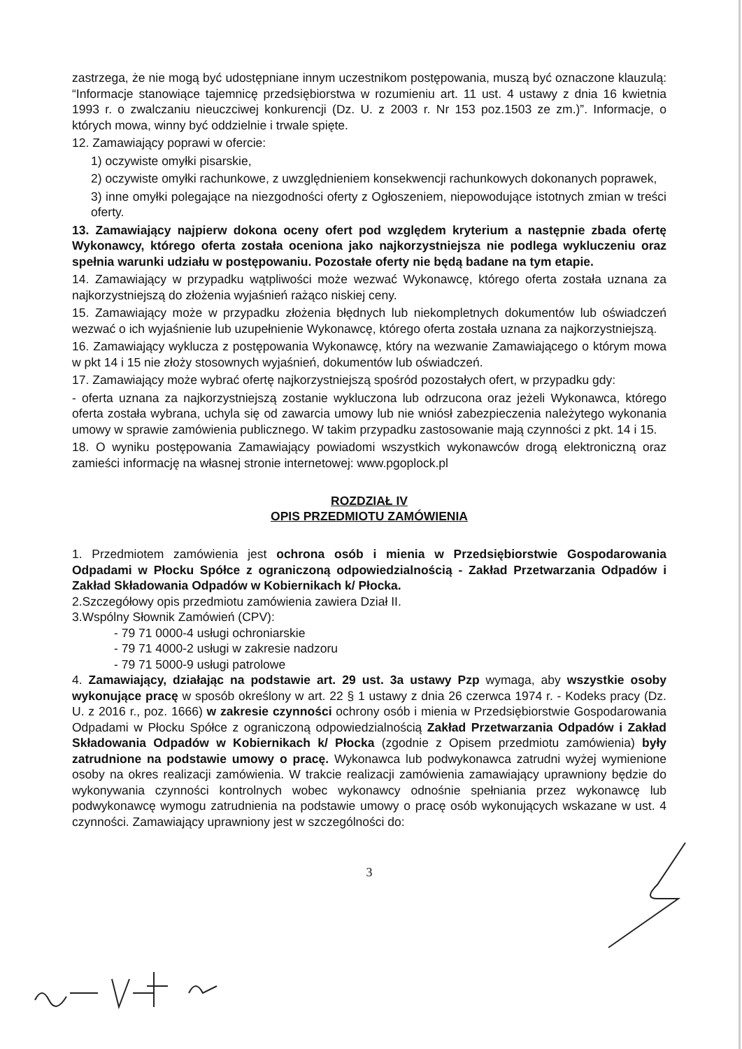zastrzega, że nie mogą być udostępniane innym uczestnikom postępowania, muszą być oznaczone klauzulą: “Informacje stanowiące tajemnicę przedsiębiorstwa w rozumieniu art. 11 ust. 4 ustawy z dnia 16 kwietnia 1993 r. o zwalczaniu nieuczciwej konkurencji (Dz. U. z 2003 r. Nr 153 poz.1503 ze zm.)”. Informacje, o których mowa, winny być oddzielnie i trwale spięte.
12. Zamawiający poprawi w ofercie:
1) oczywiste omyłki pisarskie,
2) oczywiste omyłki rachunkowe, z uwzględnieniem konsekwencji rachunkowych dokonanych poprawek,
3) inne omyłki polegające na niezgodności oferty z Ogłoszeniem, niepowodujące istotnych zmian w treści oferty.
13. Zamawiający najpierw dokona oceny ofert pod względem kryterium a następnie zbada ofertę Wykonawcy, którego oferta została oceniona jako najkorzystniejsza nie podlega wykluczeniu oraz spełnia warunki udziału w postępowaniu. Pozostałe oferty nie będą badane na tym etapie.
14. Zamawiający w przypadku wątpliwości może wezwać Wykonawcę, którego oferta została uznana za najkorzystniejszą do złożenia wyjaśnień rażąco niskiej ceny.
15. Zamawiający może w przypadku złożenia błędnych lub niekompletnych dokumentów lub oświadczeń wezwać o ich wyjaśnienie lub uzupełnienie Wykonawcę, którego oferta została uznana za najkorzystniejszą.
16. Zamawiający wyklucza z postępowania Wykonawcę, który na wezwanie Zamawiającego o którym mowa w pkt 14 i 15 nie złoży stosownych wyjaśnień, dokumentów lub oświadczeń.
17. Zamawiający może wybrać ofertę najkorzystniejszą spośród pozostałych ofert, w przypadku gdy:
- oferta uznana za najkorzystniejszą zostanie wykluczona lub odrzucona oraz jeżeli Wykonawca, którego oferta została wybrana, uchyla się od zawarcia umowy lub nie wniósł zabezpieczenia należytego wykonania umowy w sprawie zamówienia publicznego. W takim przypadku zastosowanie mają czynności z pkt. 14 i 15.
18. O wyniku postępowania Zamawiający powiadomi wszystkich wykonawców drogą elektroniczną oraz zamieści informację na własnej stronie internetowej: www.pgoplock.pl
ROZDZIAŁ IV
OPIS PRZEDMIOTU ZAMÓWIENIA
1. Przedmiotem zamówienia jest ochrona osób i mienia w Przedsiębiorstwie Gospodarowania Odpadami w Płocku Spółce z ograniczoną odpowiedzialnością - Zakład Przetwarzania Odpadów i Zakład Składowania Odpadów w Kobiernikach k/ Płocka.
2.Szczegółowy opis przedmiotu zamówienia zawiera Dział II.
3.Wspólny Słownik Zamówień (CPV):
- 79 71 0000-4 usługi ochroniarskie
- 79 71 4000-2 usługi w zakresie nadzoru
- 79 71 5000-9 usługi patrolowe
4. Zamawiający, działając na podstawie art. 29 ust. 3a ustawy Pzp wymaga, aby wszystkie osoby wykonujące pracę w sposób określony w art. 22 § 1 ustawy z dnia 26 czerwca 1974 r. - Kodeks pracy (Dz. U. z 2016 r., poz. 1666) w zakresie czynności ochrony osób i mienia w Przedsiębiorstwie Gospodarowania Odpadami w Płocku Spółce z ograniczoną odpowiedzialnością Zakład Przetwarzania Odpadów i Zakład Składowania Odpadów w Kobiernikach k/ Płocka (zgodnie z Opisem przedmiotu zamówienia) były zatrudnione na podstawie umowy o pracę. Wykonawca lub podwykonawca zatrudni wyżej wymienione osoby na okres realizacji zamówienia. W trakcie realizacji zamówienia zamawiający uprawniony będzie do wykonywania czynności kontrolnych wobec wykonawcy odnośnie spełniania przez wykonawcę lub podwykonawcę wymogu zatrudnienia na podstawie umowy o pracę osób wykonujących wskazane w ust. 4 czynności. Zamawiający uprawniony jest w szczególności do:
3